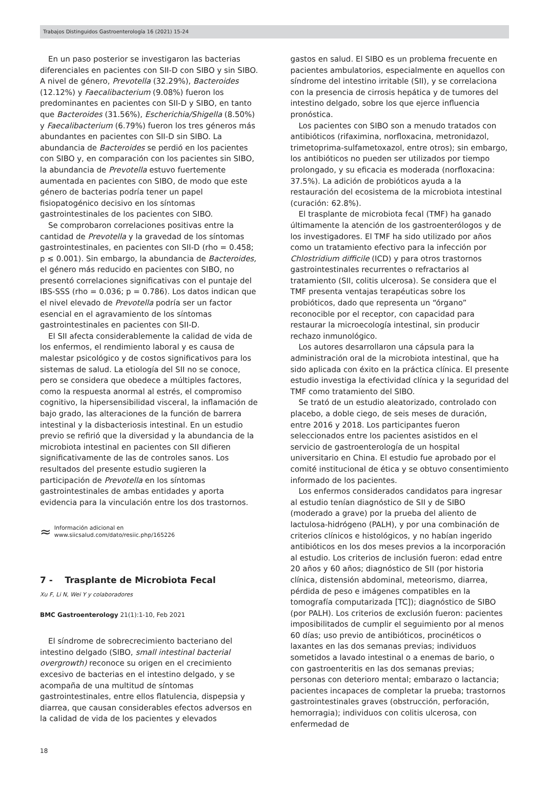Trabajos Distinguidos Gastroenterología 16 (2021) 15-24
En un paso posterior se investigaron las bacterias diferenciales en pacientes con SII-D con SIBO y sin SIBO. A nivel de género, Prevotella (32.29%), Bacteroides (12.12%) y Faecalibacterium (9.08%) fueron los predominantes en pacientes con SII-D y SIBO, en tanto que Bacteroides (31.56%), Escherichia/Shigella (8.50%) y Faecalibacterium (6.79%) fueron los tres géneros más abundantes en pacientes con SII-D sin SIBO. La abundancia de Bacteroides se perdió en los pacientes con SIBO y, en comparación con los pacientes sin SIBO, la abundancia de Prevotella estuvo fuertemente aumentada en pacientes con SIBO, de modo que este género de bacterias podría tener un papel fisiopatogénico decisivo en los síntomas gastrointestinales de los pacientes con SIBO.
Se comprobaron correlaciones positivas entre la cantidad de Prevotella y la gravedad de los síntomas gastrointestinales, en pacientes con SII-D (rho = 0.458; p ≤ 0.001). Sin embargo, la abundancia de Bacteroides, el género más reducido en pacientes con SIBO, no presentó correlaciones significativas con el puntaje del IBS-SSS (rho = 0.036; p = 0.786). Los datos indican que el nivel elevado de Prevotella podría ser un factor esencial en el agravamiento de los síntomas gastrointestinales en pacientes con SII-D.
El SII afecta considerablemente la calidad de vida de los enfermos, el rendimiento laboral y es causa de malestar psicológico y de costos significativos para los sistemas de salud. La etiología del SII no se conoce, pero se considera que obedece a múltiples factores, como la respuesta anormal al estrés, el compromiso cognitivo, la hipersensibilidad visceral, la inflamación de bajo grado, las alteraciones de la función de barrera intestinal y la disbacteriosis intestinal. En un estudio previo se refirió que la diversidad y la abundancia de la microbiota intestinal en pacientes con SII difieren significativamente de las de controles sanos. Los resultados del presente estudio sugieren la participación de Prevotella en los síntomas gastrointestinales de ambas entidades y aporta evidencia para la vinculación entre los dos trastornos.
≈
Información adicional en
www.siicsalud.com/dato/resiic.php/165226
7 - Trasplante de Microbiota Fecal
Xu F, Li N, Wei Y y colaboradores
BMC Gastroenterology 21(1):1-10, Feb 2021
El síndrome de sobrecrecimiento bacteriano del intestino delgado (SIBO, small intestinal bacterial overgrowth) reconoce su origen en el crecimiento excesivo de bacterias en el intestino delgado, y se acompaña de una multitud de síntomas gastrointestinales, entre ellos flatulencia, dispepsia y diarrea, que causan considerables efectos adversos en la calidad de vida de los pacientes y elevados
gastos en salud. El SIBO es un problema frecuente en pacientes ambulatorios, especialmente en aquellos con síndrome del intestino irritable (SII), y se correlaciona con la presencia de cirrosis hepática y de tumores del intestino delgado, sobre los que ejerce influencia pronóstica.
Los pacientes con SIBO son a menudo tratados con antibióticos (rifaximina, norfloxacina, metronidazol, trimetoprima-sulfametoxazol, entre otros); sin embargo, los antibióticos no pueden ser utilizados por tiempo prolongado, y su eficacia es moderada (norfloxacina: 37.5%). La adición de probióticos ayuda a la restauración del ecosistema de la microbiota intestinal (curación: 62.8%).
El trasplante de microbiota fecal (TMF) ha ganado últimamente la atención de los gastroenterólogos y de los investigadores. El TMF ha sido utilizado por años como un tratamiento efectivo para la infección por Chlostridium difficile (ICD) y para otros trastornos gastrointestinales recurrentes o refractarios al tratamiento (SII, colitis ulcerosa). Se considera que el TMF presenta ventajas terapéuticas sobre los probióticos, dado que representa un “órgano” reconocible por el receptor, con capacidad para restaurar la microecología intestinal, sin producir rechazo inmunológico.
Los autores desarrollaron una cápsula para la administración oral de la microbiota intestinal, que ha sido aplicada con éxito en la práctica clínica. El presente estudio investiga la efectividad clínica y la seguridad del TMF como tratamiento del SIBO.
Se trató de un estudio aleatorizado, controlado con placebo, a doble ciego, de seis meses de duración, entre 2016 y 2018. Los participantes fueron seleccionados entre los pacientes asistidos en el servicio de gastroenterología de un hospital universitario en China. El estudio fue aprobado por el comité institucional de ética y se obtuvo consentimiento informado de los pacientes.
Los enfermos considerados candidatos para ingresar al estudio tenían diagnóstico de SII y de SIBO (moderado a grave) por la prueba del aliento de lactulosa-hidrógeno (PALH), y por una combinación de criterios clínicos e histológicos, y no habían ingerido antibióticos en los dos meses previos a la incorporación al estudio. Los criterios de inclusión fueron: edad entre 20 años y 60 años; diagnóstico de SII (por historia clínica, distensión abdominal, meteorismo, diarrea, pérdida de peso e imágenes compatibles en la tomografía computarizada [TC]); diagnóstico de SIBO (por PALH). Los criterios de exclusión fueron: pacientes imposibilitados de cumplir el seguimiento por al menos 60 días; uso previo de antibióticos, procinéticos o laxantes en las dos semanas previas; individuos sometidos a lavado intestinal o a enemas de bario, o con gastroenteritis en las dos semanas previas; personas con deterioro mental; embarazo o lactancia; pacientes incapaces de completar la prueba; trastornos gastrointestinales graves (obstrucción, perforación, hemorragia); individuos con colitis ulcerosa, con enfermedad de
18